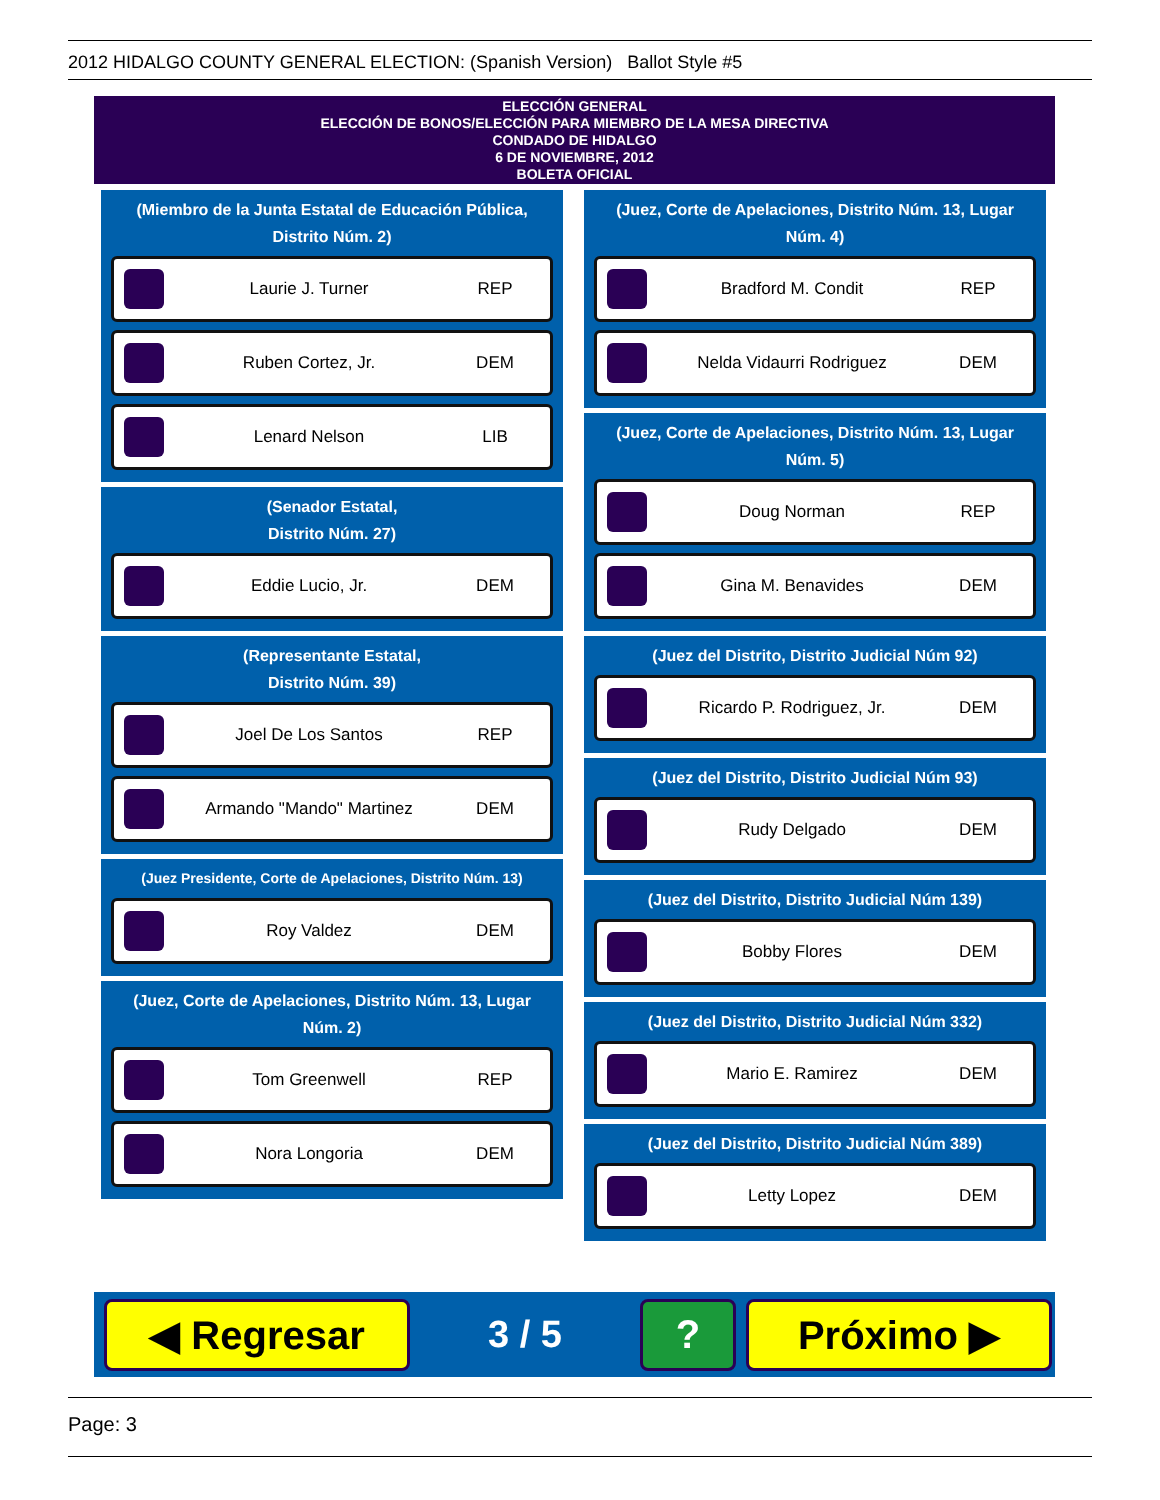2012 HIDALGO COUNTY GENERAL ELECTION: (Spanish Version) Ballot Style #5
ELECCIÓN GENERAL
ELECCIÓN DE BONOS/ELECCIÓN PARA MIEMBRO DE LA MESA DIRECTIVA
CONDADO DE HIDALGO
6 DE NOVIEMBRE, 2012
BOLETA OFICIAL
(Miembro de la Junta Estatal de Educación Pública, Distrito Núm. 2)
Laurie J. Turner REP
Ruben Cortez, Jr. DEM
Lenard Nelson LIB
(Senador Estatal,
Distrito Núm. 27)
Eddie Lucio, Jr. DEM
(Representante Estatal,
Distrito Núm. 39)
Joel De Los Santos REP
Armando "Mando" Martinez DEM
(Juez Presidente, Corte de Apelaciones, Distrito Núm. 13)
Roy Valdez DEM
(Juez, Corte de Apelaciones, Distrito Núm. 13, Lugar Núm. 2)
Tom Greenwell REP
Nora Longoria DEM
(Juez, Corte de Apelaciones, Distrito Núm. 13, Lugar Núm. 4)
Bradford M. Condit REP
Nelda Vidaurri Rodriguez DEM
(Juez, Corte de Apelaciones, Distrito Núm. 13, Lugar Núm. 5)
Doug Norman REP
Gina M. Benavides DEM
(Juez del Distrito, Distrito Judicial Núm 92)
Ricardo P. Rodriguez, Jr. DEM
(Juez del Distrito, Distrito Judicial Núm 93)
Rudy Delgado DEM
(Juez del Distrito, Distrito Judicial Núm 139)
Bobby Flores DEM
(Juez del Distrito, Distrito Judicial Núm 332)
Mario E. Ramirez DEM
(Juez del Distrito, Distrito Judicial Núm 389)
Letty Lopez DEM
◀ Regresar
3 / 5
? Próximo ▶
Page: 3